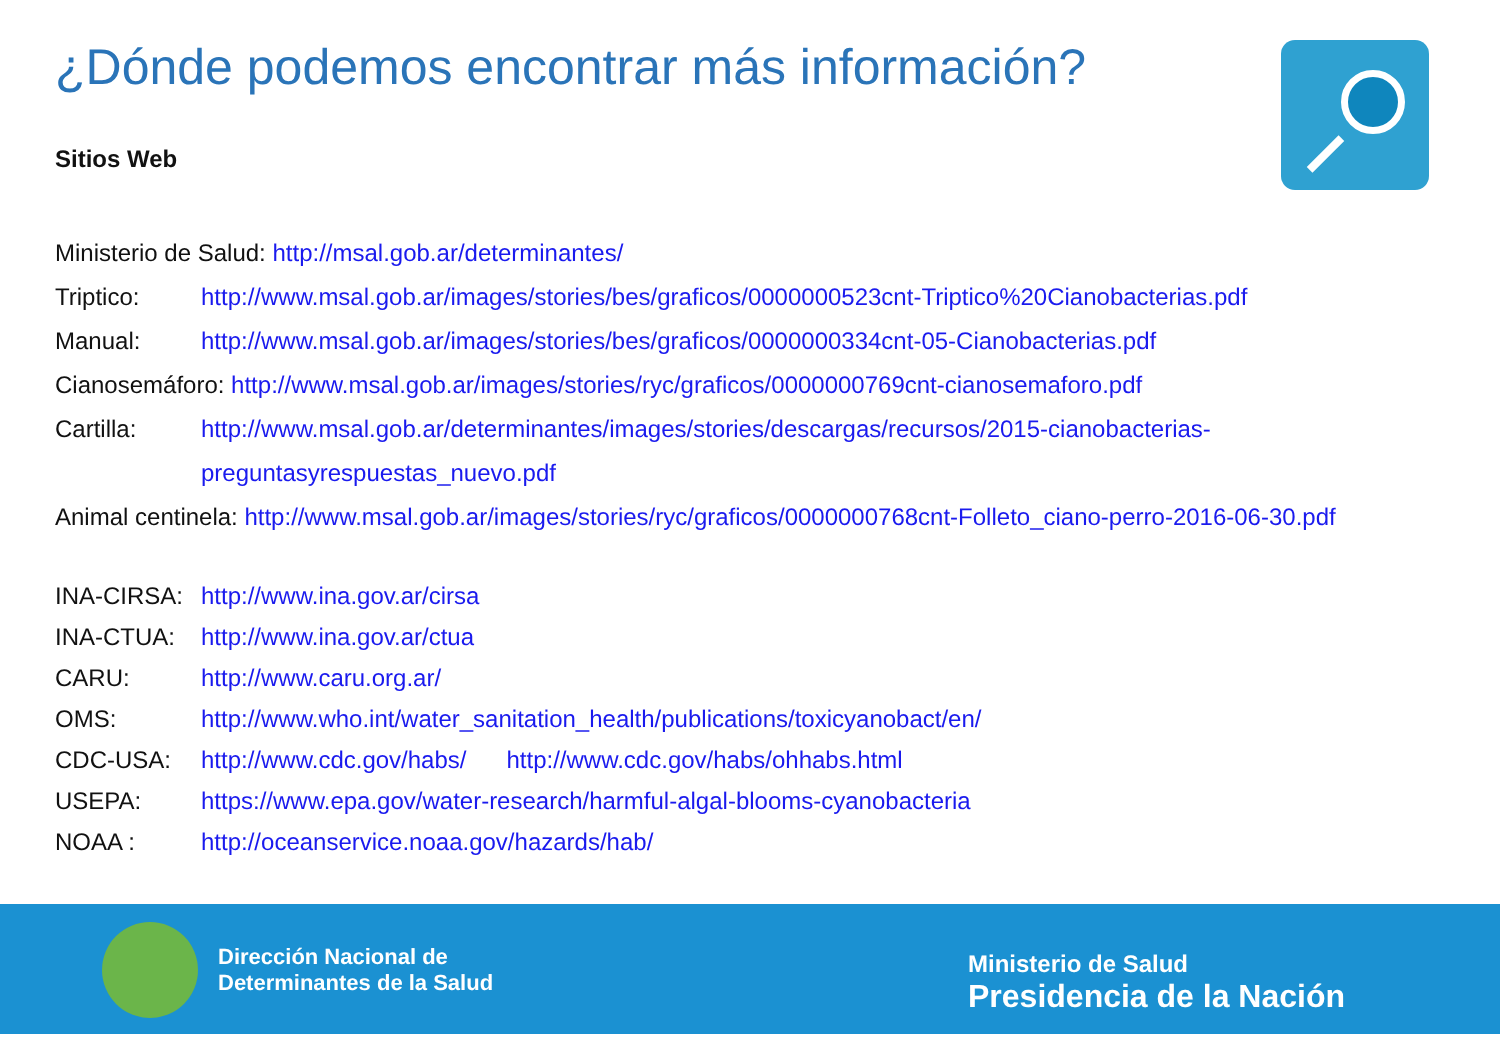¿Dónde podemos encontrar más información?
Sitios Web
Ministerio de Salud: http://msal.gob.ar/determinantes/
Triptico: http://www.msal.gob.ar/images/stories/bes/graficos/0000000523cnt-Triptico%20Cianobacterias.pdf
Manual: http://www.msal.gob.ar/images/stories/bes/graficos/0000000334cnt-05-Cianobacterias.pdf
Cianosemáforo: http://www.msal.gob.ar/images/stories/ryc/graficos/0000000769cnt-cianosemaforo.pdf
Cartilla: http://www.msal.gob.ar/determinantes/images/stories/descargas/recursos/2015-cianobacterias-
preguntasyrespuestas_nuevo.pdf
Animal centinela: http://www.msal.gob.ar/images/stories/ryc/graficos/0000000768cnt-Folleto_ciano-perro-2016-06-30.pdf
INA-CIRSA: http://www.ina.gov.ar/cirsa
INA-CTUA: http://www.ina.gov.ar/ctua
CARU: http://www.caru.org.ar/
OMS: http://www.who.int/water_sanitation_health/publications/toxicyanobact/en/
CDC-USA: http://www.cdc.gov/habs/ http://www.cdc.gov/habs/ohhabs.html
USEPA: https://www.epa.gov/water-research/harmful-algal-blooms-cyanobacteria
NOAA : http://oceanservice.noaa.gov/hazards/hab/
Dirección Nacional de
Determinantes de la Salud
Ministerio de Salud
Presidencia de la Nación